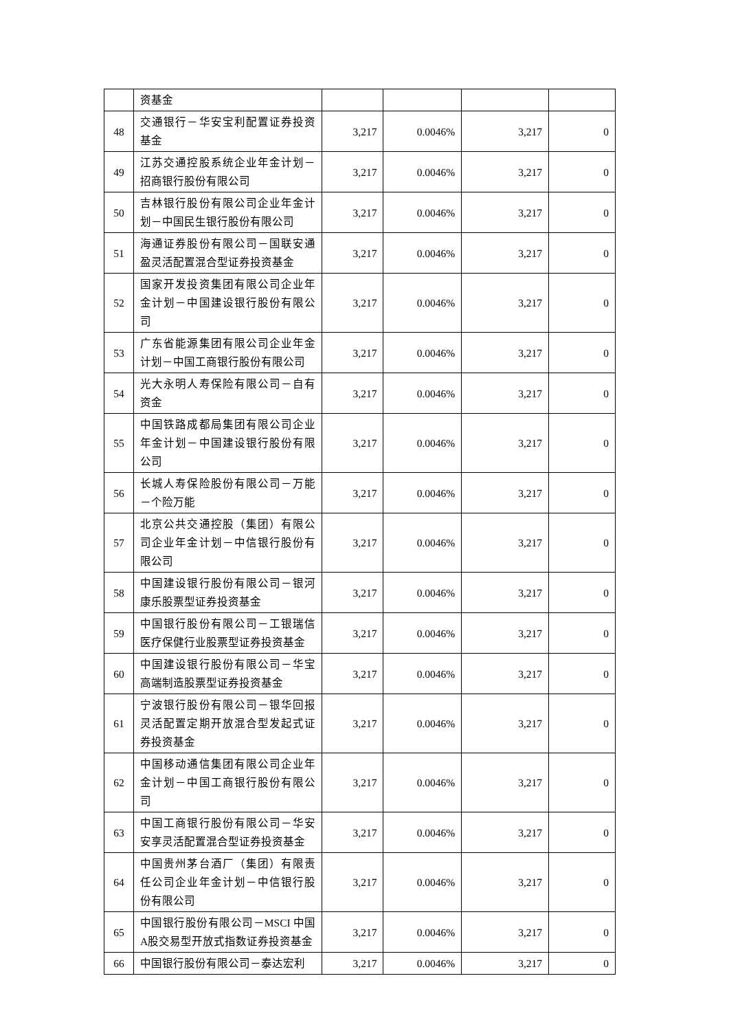| | 资基金 | | | | |
| 48 | 交通银行－华安宝利配置证券投资基金 | 3,217 | 0.0046% | 3,217 | 0 |
| 49 | 江苏交通控股系统企业年金计划－招商银行股份有限公司 | 3,217 | 0.0046% | 3,217 | 0 |
| 50 | 吉林银行股份有限公司企业年金计划－中国民生银行股份有限公司 | 3,217 | 0.0046% | 3,217 | 0 |
| 51 | 海通证券股份有限公司－国联安通盈灵活配置混合型证券投资基金 | 3,217 | 0.0046% | 3,217 | 0 |
| 52 | 国家开发投资集团有限公司企业年金计划－中国建设银行股份有限公司 | 3,217 | 0.0046% | 3,217 | 0 |
| 53 | 广东省能源集团有限公司企业年金计划－中国工商银行股份有限公司 | 3,217 | 0.0046% | 3,217 | 0 |
| 54 | 光大永明人寿保险有限公司－自有资金 | 3,217 | 0.0046% | 3,217 | 0 |
| 55 | 中国铁路成都局集团有限公司企业年金计划－中国建设银行股份有限公司 | 3,217 | 0.0046% | 3,217 | 0 |
| 56 | 长城人寿保险股份有限公司－万能－个险万能 | 3,217 | 0.0046% | 3,217 | 0 |
| 57 | 北京公共交通控股（集团）有限公司企业年金计划－中信银行股份有限公司 | 3,217 | 0.0046% | 3,217 | 0 |
| 58 | 中国建设银行股份有限公司－银河康乐股票型证券投资基金 | 3,217 | 0.0046% | 3,217 | 0 |
| 59 | 中国银行股份有限公司－工银瑞信医疗保健行业股票型证券投资基金 | 3,217 | 0.0046% | 3,217 | 0 |
| 60 | 中国建设银行股份有限公司－华宝高端制造股票型证券投资基金 | 3,217 | 0.0046% | 3,217 | 0 |
| 61 | 宁波银行股份有限公司－银华回报灵活配置定期开放混合型发起式证券投资基金 | 3,217 | 0.0046% | 3,217 | 0 |
| 62 | 中国移动通信集团有限公司企业年金计划－中国工商银行股份有限公司 | 3,217 | 0.0046% | 3,217 | 0 |
| 63 | 中国工商银行股份有限公司－华安安享灵活配置混合型证券投资基金 | 3,217 | 0.0046% | 3,217 | 0 |
| 64 | 中国贵州茅台酒厂（集团）有限责任公司企业年金计划－中信银行股份有限公司 | 3,217 | 0.0046% | 3,217 | 0 |
| 65 | 中国银行股份有限公司－MSCI 中国A股交易型开放式指数证券投资基金 | 3,217 | 0.0046% | 3,217 | 0 |
| 66 | 中国银行股份有限公司－泰达宏利 | 3,217 | 0.0046% | 3,217 | 0 |